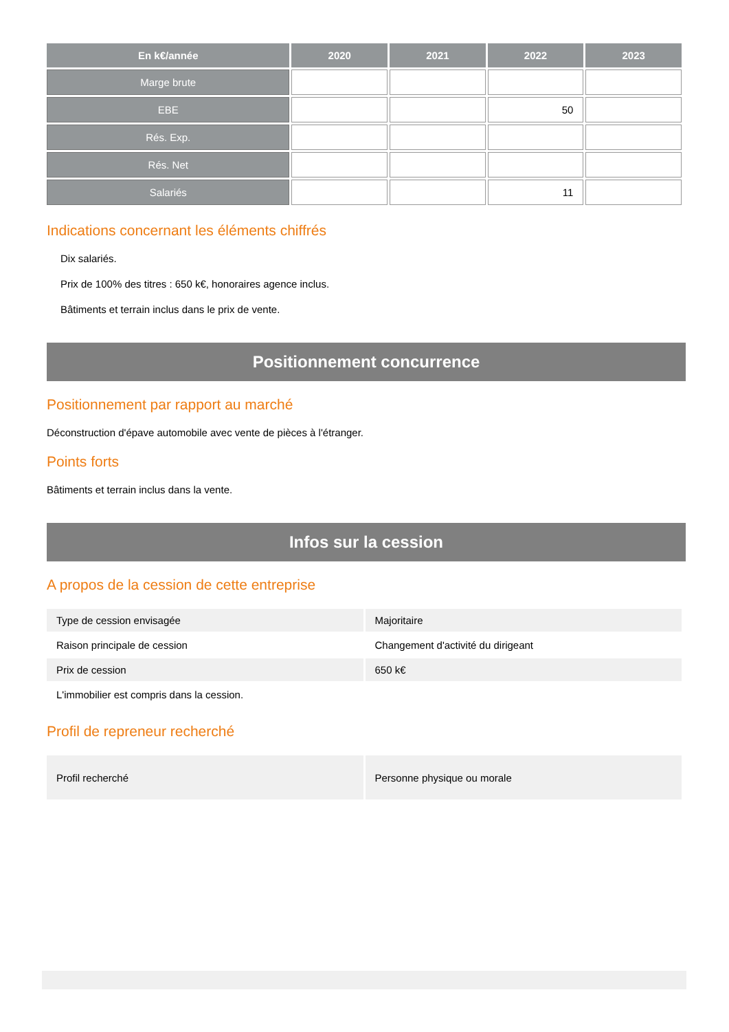| En k€/année | 2020 | 2021 | 2022 | 2023 |
| --- | --- | --- | --- | --- |
| Marge brute | | | | |
| EBE | | | 50 | |
| Rés. Exp. | | | | |
| Rés. Net | | | | |
| Salariés | | | 11 | |
Indications concernant les éléments chiffrés
Dix salariés.
Prix de 100% des titres : 650 k€, honoraires agence inclus.
Bâtiments et terrain inclus dans le prix de vente.
Positionnement concurrence
Positionnement par rapport au marché
Déconstruction d'épave automobile avec vente de pièces à l'étranger.
Points forts
Bâtiments et terrain inclus dans la vente.
Infos sur la cession
A propos de la cession de cette entreprise
| Type de cession envisagée | Majoritaire |
| Raison principale de cession | Changement d'activité du dirigeant |
| Prix de cession | 650 k€ |
| L'immobilier est compris dans la cession. | |
Profil de repreneur recherché
| Profil recherché | Personne physique ou morale |